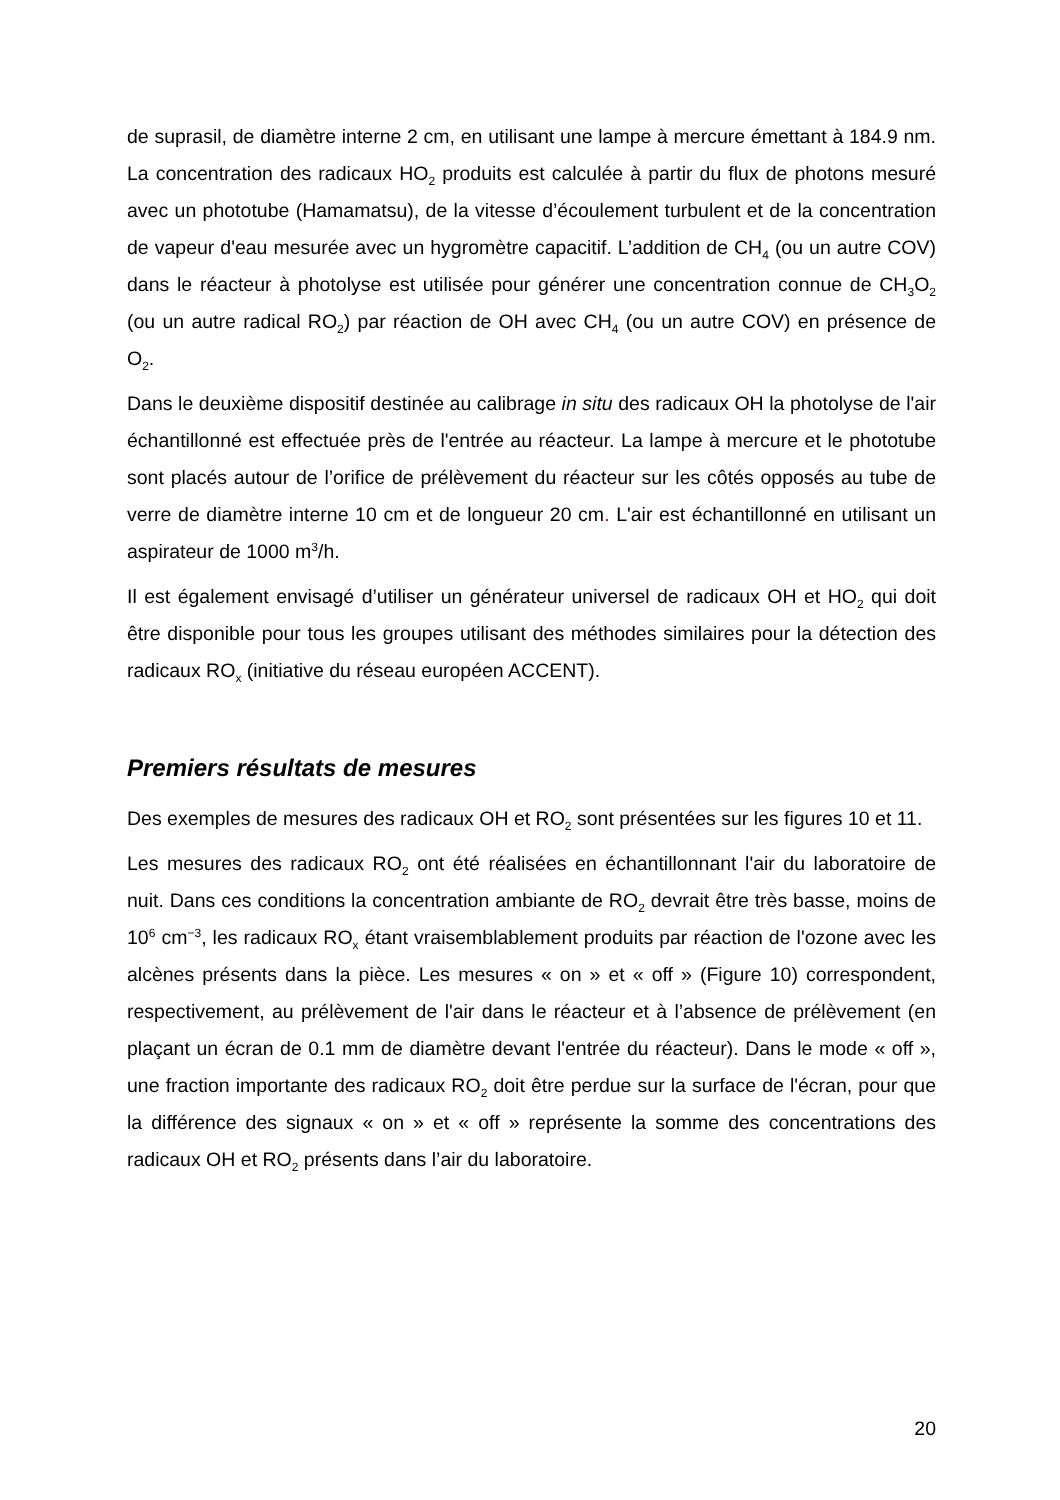de suprasil, de diamètre interne 2 cm, en utilisant une lampe à mercure émettant à 184.9 nm. La concentration des radicaux HO<sub>2</sub> produits est calculée à partir du flux de photons mesuré avec un phototube (Hamamatsu), de la vitesse d’écoulement turbulent et de la concentration de vapeur d'eau mesurée avec un hygromètre capacitif. L’addition de CH<sub>4</sub> (ou un autre COV) dans le réacteur à photolyse est utilisée pour générer une concentration connue de CH<sub>3</sub>O<sub>2</sub> (ou un autre radical RO<sub>2</sub>) par réaction de OH avec CH<sub>4</sub> (ou un autre COV) en présence de O<sub>2</sub>.
Dans le deuxième dispositif destinée au calibrage in situ des radicaux OH la photolyse de l'air échantillonné est effectuée près de l'entrée au réacteur. La lampe à mercure et le phototube sont placés autour de l’orifice de prélèvement du réacteur sur les côtés opposés au tube de verre de diamètre interne 10 cm et de longueur 20 cm. L'air est échantillonné en utilisant un aspirateur de 1000 m<sup>3</sup>/h.
Il est également envisagé d’utiliser un générateur universel de radicaux OH et HO<sub>2</sub> qui doit être disponible pour tous les groupes utilisant des méthodes similaires pour la détection des radicaux RO<sub>x</sub> (initiative du réseau européen ACCENT).
Premiers résultats de mesures
Des exemples de mesures des radicaux OH et RO<sub>2</sub> sont présentées sur les figures 10 et 11.
Les mesures des radicaux RO<sub>2</sub> ont été réalisées en échantillonnant l'air du laboratoire de nuit. Dans ces conditions la concentration ambiante de RO<sub>2</sub> devrait être très basse, moins de 10<sup>6</sup> cm<sup>−3</sup>, les radicaux RO<sub>x</sub> étant vraisemblablement produits par réaction de l'ozone avec les alcènes présents dans la pièce. Les mesures « on » et « off » (Figure 10) correspondent, respectivement, au prélèvement de l'air dans le réacteur et à l’absence de prélèvement (en plaçant un écran de 0.1 mm de diamètre devant l'entrée du réacteur). Dans le mode « off », une fraction importante des radicaux RO<sub>2</sub> doit être perdue sur la surface de l'écran, pour que la différence des signaux « on » et « off » représente la somme des concentrations des radicaux OH et RO<sub>2</sub> présents dans l’air du laboratoire.
20